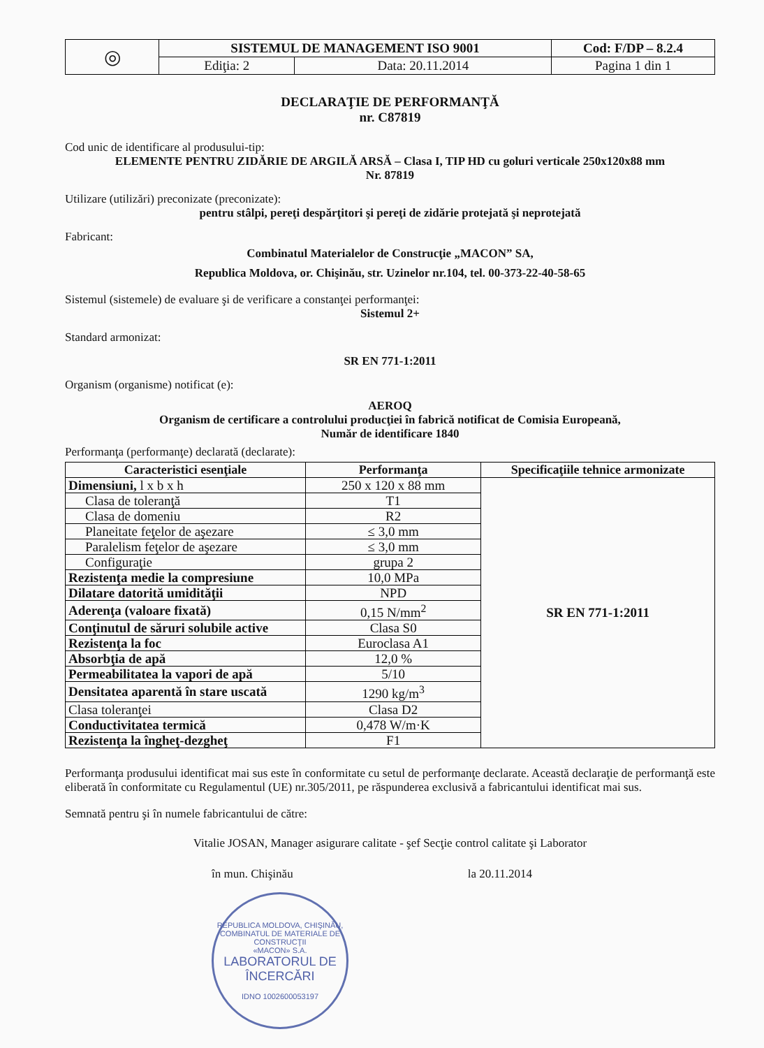| ◎ | SISTEMUL DE MANAGEMENT ISO 9001 | | Cod: F/DP – 8.2.4 |
| | Ediţia: 2 | Data: 20.11.2014 | Pagina 1 din 1 |
DECLARAŢIE DE PERFORMANŢĂ
nr. C87819
Cod unic de identificare al produsului-tip:
ELEMENTE PENTRU ZIDĂRIE DE ARGILĂ ARSĂ – Clasa I, TIP HD cu goluri verticale 250x120x88 mm
Nr. 87819
Utilizare (utilizări) preconizate (preconizate):
pentru stâlpi, pereţi despărţitori şi pereţi de zidărie protejată şi neprotejată
Fabricant:
Combinatul Materialelor de Construcţie „MACON” SA,
Republica Moldova, or. Chişinău, str. Uzinelor nr.104, tel. 00-373-22-40-58-65
Sistemul (sistemele) de evaluare şi de verificare a constanţei performanţei:
Sistemul 2+
Standard armonizat:
SR EN 771-1:2011
Organism (organisme) notificat (e):
AEROQ
Organism de certificare a controlului producţiei în fabrică notificat de Comisia Europeană,
Număr de identificare 1840
Performanţa (performanţe) declarată (declarate):
| Caracteristici esenţiale | Performanţa | Specificaţiile tehnice armonizate |
| --- | --- | --- |
| Dimensiuni, l x b x h | 250 x 120 x 88 mm | SR EN 771-1:2011 |
| Clasa de toleranţă | T1 | |
| Clasa de domeniu | R2 | |
| Planeitate feţelor de aşezare | ≤ 3,0 mm | |
| Paralelism feţelor de aşezare | ≤ 3,0 mm | |
| Configuraţie | grupa 2 | |
| Rezistenţa medie la compresiune | 10,0 MPa | |
| Dilatare datorită umidităţii | NPD | |
| Aderenţa (valoare fixată) | 0,15 N/mm<sup>2</sup> | |
| Conţinutul de săruri solubile active | Clasa S0 | |
| Rezistenţa la foc | Euroclasa A1 | |
| Absorbţia de apă | 12,0 % | |
| Permeabilitatea la vapori de apă | 5/10 | |
| Densitatea aparentă în stare uscată | 1290 kg/m<sup>3</sup> | |
| Clasa toleranţei | Clasa D2 | |
| Conductivitatea termică | 0,478 W/m·K | |
| Rezistenţa la îngheţ-dezgheţ | F1 | |
Performanţa produsului identificat mai sus este în conformitate cu setul de performanţe declarate. Această declaraţie de performanţă este eliberată în conformitate cu Regulamentul (UE) nr.305/2011, pe răspunderea exclusivă a fabricantului identificat mai sus.
Semnată pentru şi în numele fabricantului de către:
Vitalie JOSAN, Manager asigurare calitate - şef Secţie control calitate şi Laborator
în mun. Chişinău la 20.11.2014
REPUBLICA MOLDOVA, CHIŞINĂU, COMBINATUL DE MATERIALE DE CONSTRUCŢII
«MACON» S.A.
LABORATORUL DE ÎNCERCĂRI
IDNO 1002600053197